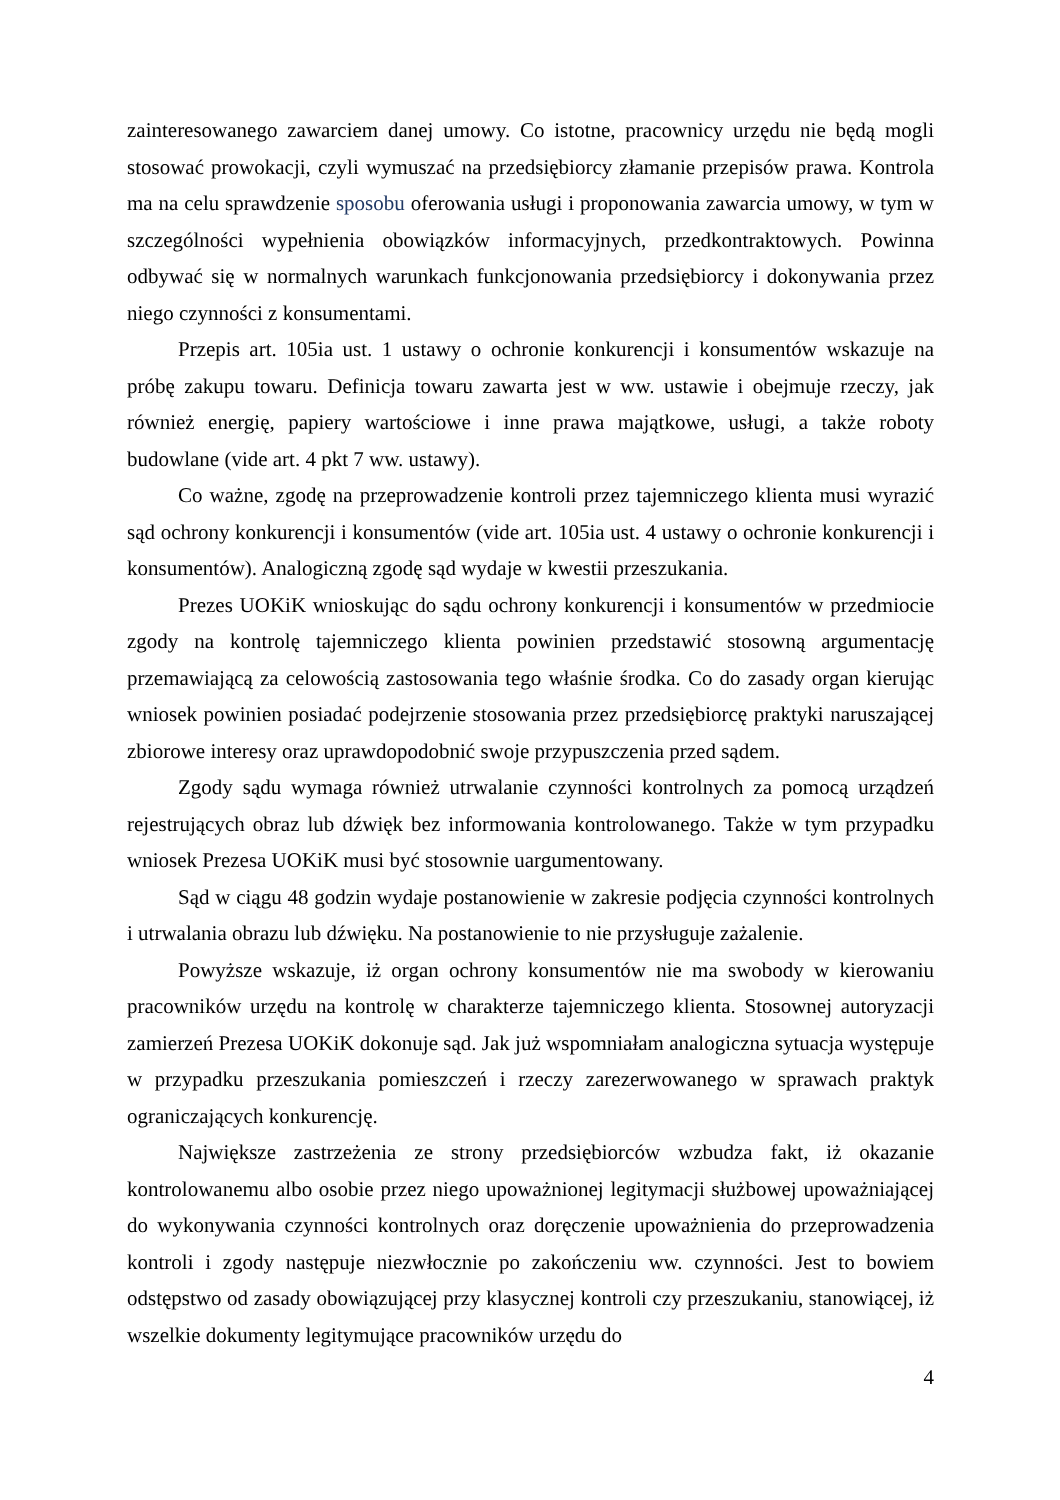zainteresowanego zawarciem danej umowy. Co istotne, pracownicy urzędu nie będą mogli stosować prowokacji, czyli wymuszać na przedsiębiorcy złamanie przepisów prawa. Kontrola ma na celu sprawdzenie sposobu oferowania usługi i proponowania zawarcia umowy, w tym w szczególności wypełnienia obowiązków informacyjnych, przedkontraktowych. Powinna odbywać się w normalnych warunkach funkcjonowania przedsiębiorcy i dokonywania przez niego czynności z konsumentami.
Przepis art. 105ia ust. 1 ustawy o ochronie konkurencji i konsumentów wskazuje na próbę zakupu towaru. Definicja towaru zawarta jest w ww. ustawie i obejmuje rzeczy, jak również energię, papiery wartościowe i inne prawa majątkowe, usługi, a także roboty budowlane (vide art. 4 pkt 7 ww. ustawy).
Co ważne, zgodę na przeprowadzenie kontroli przez tajemniczego klienta musi wyrazić sąd ochrony konkurencji i konsumentów (vide art. 105ia ust. 4 ustawy o ochronie konkurencji i konsumentów). Analogiczną zgodę sąd wydaje w kwestii przeszukania.
Prezes UOKiK wnioskując do sądu ochrony konkurencji i konsumentów w przedmiocie zgody na kontrolę tajemniczego klienta powinien przedstawić stosowną argumentację przemawiającą za celowością zastosowania tego właśnie środka. Co do zasady organ kierując wniosek powinien posiadać podejrzenie stosowania przez przedsiębiorcę praktyki naruszającej zbiorowe interesy oraz uprawdopodobnić swoje przypuszczenia przed sądem.
Zgody sądu wymaga również utrwalanie czynności kontrolnych za pomocą urządzeń rejestrujących obraz lub dźwięk bez informowania kontrolowanego. Także w tym przypadku wniosek Prezesa UOKiK musi być stosownie uargumentowany.
Sąd w ciągu 48 godzin wydaje postanowienie w zakresie podjęcia czynności kontrolnych i utrwalania obrazu lub dźwięku. Na postanowienie to nie przysługuje zażalenie.
Powyższe wskazuje, iż organ ochrony konsumentów nie ma swobody w kierowaniu pracowników urzędu na kontrolę w charakterze tajemniczego klienta. Stosownej autoryzacji zamierzeń Prezesa UOKiK dokonuje sąd. Jak już wspomniałam analogiczna sytuacja występuje w przypadku przeszukania pomieszczeń i rzeczy zarezerwowanego w sprawach praktyk ograniczających konkurencję.
Największe zastrzeżenia ze strony przedsiębiorców wzbudza fakt, iż okazanie kontrolowanemu albo osobie przez niego upoważnionej legitymacji służbowej upoważniającej do wykonywania czynności kontrolnych oraz doręczenie upoważnienia do przeprowadzenia kontroli i zgody następuje niezwłocznie po zakończeniu ww. czynności. Jest to bowiem odstępstwo od zasady obowiązującej przy klasycznej kontroli czy przeszukaniu, stanowiącej, iż wszelkie dokumenty legitymujące pracowników urzędu do
4